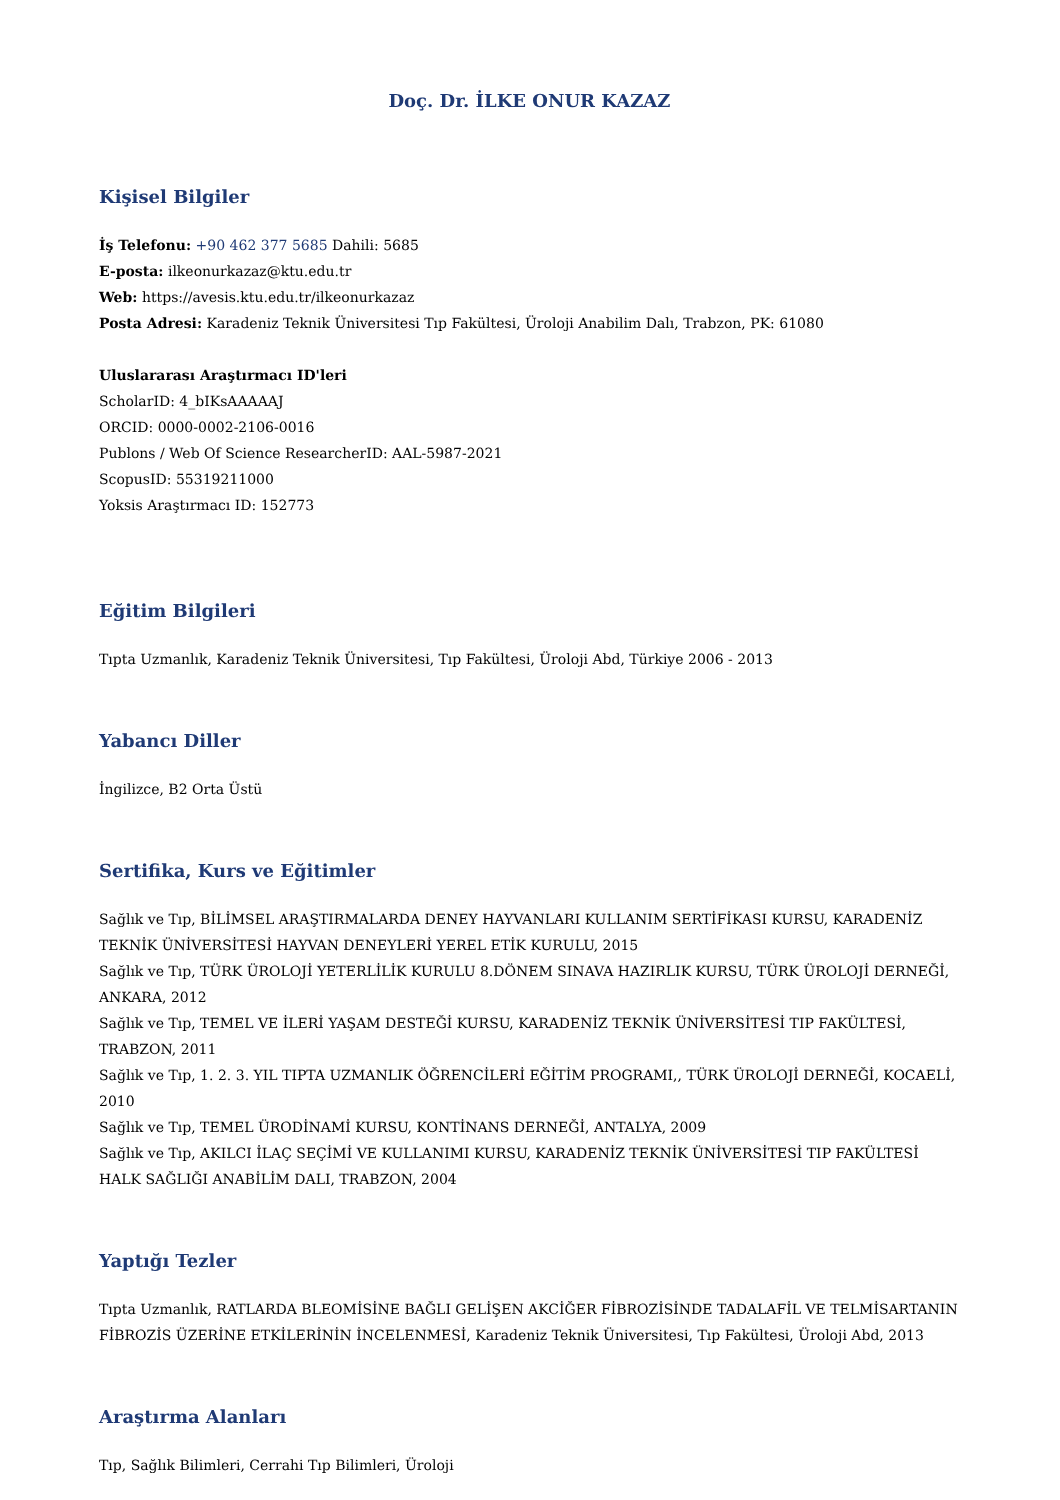Doç. Dr. İLKE ONUR KAZAZ
Kişisel Bilgiler
İş Telefonu: +90 462 377 5685 Dahili: 5685
E-posta: ilkeonurkazaz@ktu.edu.tr
Web: https://avesis.ktu.edu.tr/ilkeonurkazaz
Posta Adresi: Karadeniz Teknik Üniversitesi Tıp Fakültesi, Üroloji Anabilim Dalı, Trabzon, PK: 61080
Uluslararası Araştırmacı ID'leri
ScholarID: 4_bIKsAAAAAJ
ORCID: 0000-0002-2106-0016
Publons / Web Of Science ResearcherID: AAL-5987-2021
ScopusID: 55319211000
Yoksis Araştırmacı ID: 152773
Eğitim Bilgileri
Tıpta Uzmanlık, Karadeniz Teknik Üniversitesi, Tıp Fakültesi, Üroloji Abd, Türkiye 2006 - 2013
Yabancı Diller
İngilizce, B2 Orta Üstü
Sertifika, Kurs ve Eğitimler
Sağlık ve Tıp, BİLİMSEL ARAŞTIRMALARDA DENEY HAYVANLARI KULLANIM SERTİFİKASI KURSU, KARADENİZ TEKNİK ÜNİVERSİTESİ HAYVAN DENEYLERİ YEREL ETİK KURULU, 2015
Sağlık ve Tıp, TÜRK ÜROLOJİ YETERLİLİK KURULU 8.DÖNEM SINAVA HAZIRLIK KURSU, TÜRK ÜROLOJİ DERNEĞİ, ANKARA, 2012
Sağlık ve Tıp, TEMEL VE İLERİ YAŞAM DESTEĞİ KURSU, KARADENİZ TEKNİK ÜNİVERSİTESİ TIP FAKÜLTESİ, TRABZON, 2011
Sağlık ve Tıp, 1. 2. 3. YIL TIPTA UZMANLIK ÖĞRENCİLERİ EĞİTİM PROGRAMI,, TÜRK ÜROLOJİ DERNEĞİ, KOCAELİ, 2010
Sağlık ve Tıp, TEMEL ÜRODİNAMİ KURSU, KONTİNANS DERNEĞİ, ANTALYA, 2009
Sağlık ve Tıp, AKILCI İLAÇ SEÇİMİ VE KULLANIMI KURSU, KARADENİZ TEKNİK ÜNİVERSİTESİ TIP FAKÜLTESİ HALK SAĞLIĞI ANABİLİM DALI, TRABZON, 2004
Yaptığı Tezler
Tıpta Uzmanlık, RATLARDA BLEOMİSİNE BAĞLI GELİŞEN AKCİĞER FİBROZİSİNDE TADALAFİL VE TELMİSARTANIN FİBROZİS ÜZERİNE ETKİLERİNİN İNCELENMESİ, Karadeniz Teknik Üniversitesi, Tıp Fakültesi, Üroloji Abd, 2013
Araştırma Alanları
Tıp, Sağlık Bilimleri, Cerrahi Tıp Bilimleri, Üroloji